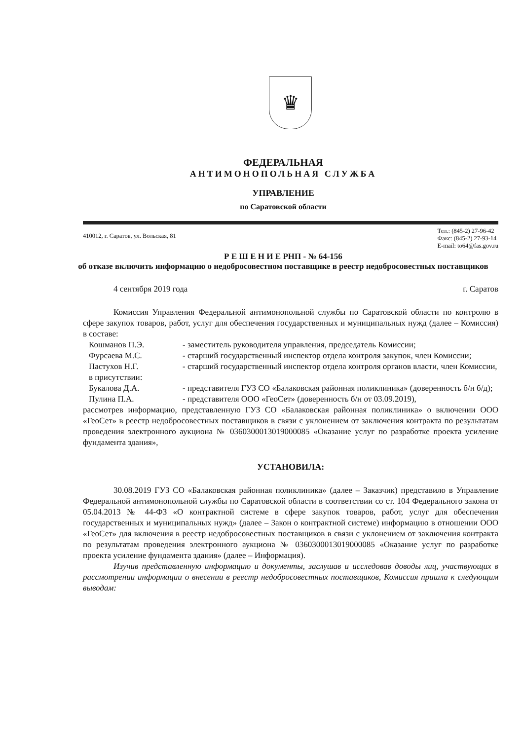♛
ФЕДЕРАЛЬНАЯ
АНТИМОНОПОЛЬНАЯ СЛУЖБА
УПРАВЛЕНИЕ
по Саратовской области
410012, г. Саратов, ул. Вольская, 81
Тел.: (845-2) 27-96-42
Факс: (845-2) 27-93-14
E-mail: to64@fas.gov.ru
Р Е Ш Е Н И Е РНП - № 64-156
об отказе включить информацию о недобросовестном поставщике в реестр недобросовестных поставщиков
4 сентября 2019 года г. Саратов
Комиссия Управления Федеральной антимонопольной службы по Саратовской области по контролю в сфере закупок товаров, работ, услуг для обеспечения государственных и муниципальных нужд (далее – Комиссия) в составе:
Кошманов П.Э. - заместитель руководителя управления, председатель Комиссии;
Фурсаева М.С. - старший государственный инспектор отдела контроля закупок, член Комиссии;
Пастухов Н.Г. - старший государственный инспектор отдела контроля органов власти, член Комиссии,
в присутствии:
Букалова Д.А. - представителя ГУЗ СО «Балаковская районная поликлиника» (доверенность б/н б/д);
Пулина П.А. - представителя ООО «ГеоСет» (доверенность б/н от 03.09.2019),
рассмотрев информацию, представленную ГУЗ СО «Балаковская районная поликлиника» о включении ООО «ГеоСет» в реестр недобросовестных поставщиков в связи с уклонением от заключения контракта по результатам проведения электронного аукциона № 0360300013019000085 «Оказание услуг по разработке проекта усиление фундамента здания»,
УСТАНОВИЛА:
30.08.2019 ГУЗ СО «Балаковская районная поликлиника» (далее – Заказчик) представило в Управление Федеральной антимонопольной службы по Саратовской области в соответствии со ст. 104 Федерального закона от 05.04.2013 № 44-ФЗ «О контрактной системе в сфере закупок товаров, работ, услуг для обеспечения государственных и муниципальных нужд» (далее – Закон о контрактной системе) информацию в отношении ООО «ГеоСет» для включения в реестр недобросовестных поставщиков в связи с уклонением от заключения контракта по результатам проведения электронного аукциона № 0360300013019000085 «Оказание услуг по разработке проекта усиление фундамента здания» (далее – Информация).
Изучив представленную информацию и документы, заслушав и исследовав доводы лиц, участвующих в рассмотрении информации о внесении в реестр недобросовестных поставщиков, Комиссия пришла к следующим выводам: